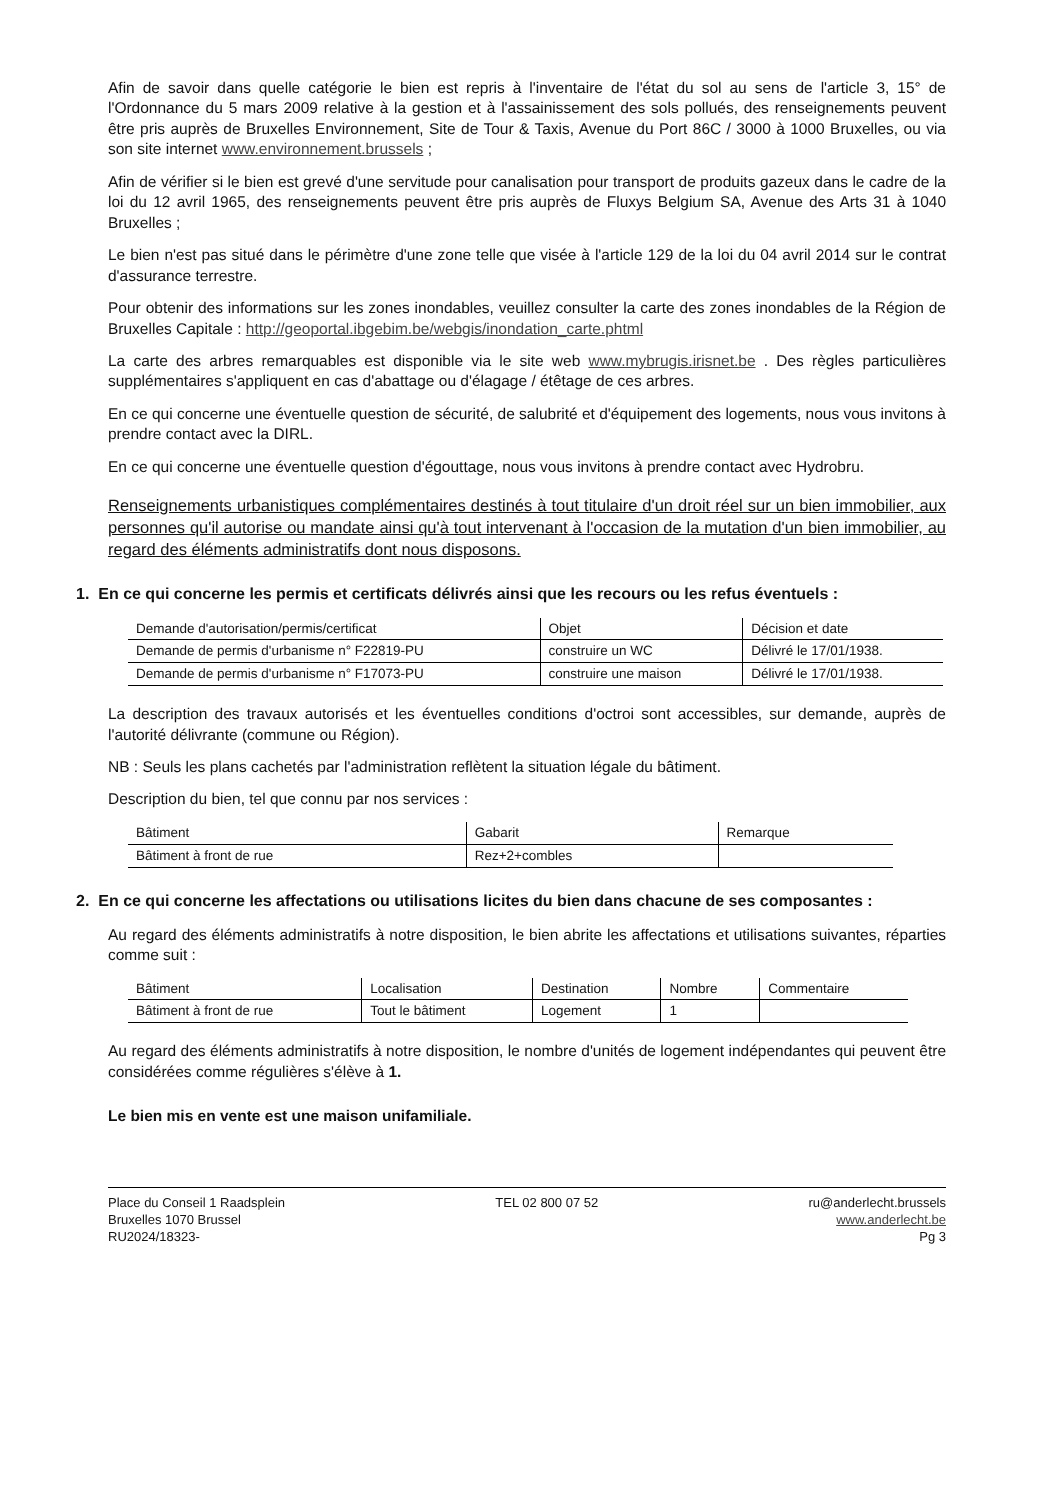Afin de savoir dans quelle catégorie le bien est repris à l'inventaire de l'état du sol au sens de l'article 3, 15° de l'Ordonnance du 5 mars 2009 relative à la gestion et à l'assainissement des sols pollués, des renseignements peuvent être pris auprès de Bruxelles Environnement, Site de Tour & Taxis, Avenue du Port 86C / 3000 à 1000 Bruxelles, ou via son site internet www.environnement.brussels ;
Afin de vérifier si le bien est grevé d'une servitude pour canalisation pour transport de produits gazeux dans le cadre de la loi du 12 avril 1965, des renseignements peuvent être pris auprès de Fluxys Belgium SA, Avenue des Arts 31 à 1040 Bruxelles ;
Le bien n'est pas situé dans le périmètre d'une zone telle que visée à l'article 129 de la loi du 04 avril 2014 sur le contrat d'assurance terrestre.
Pour obtenir des informations sur les zones inondables, veuillez consulter la carte des zones inondables de la Région de Bruxelles Capitale : http://geoportal.ibgebim.be/webgis/inondation_carte.phtml
La carte des arbres remarquables est disponible via le site web www.mybrugis.irisnet.be . Des règles particulières supplémentaires s'appliquent en cas d'abattage ou d'élagage / étêtage de ces arbres.
En ce qui concerne une éventuelle question de sécurité, de salubrité et d'équipement des logements, nous vous invitons à prendre contact avec la DIRL.
En ce qui concerne une éventuelle question d'égouttage, nous vous invitons à prendre contact avec Hydrobru.
Renseignements urbanistiques complémentaires destinés à tout titulaire d'un droit réel sur un bien immobilier, aux personnes qu'il autorise ou mandate ainsi qu'à tout intervenant à l'occasion de la mutation d'un bien immobilier, au regard des éléments administratifs dont nous disposons.
1. En ce qui concerne les permis et certificats délivrés ainsi que les recours ou les refus éventuels :
| Demande d'autorisation/permis/certificat | Objet | Décision et date |
| --- | --- | --- |
| Demande de permis d'urbanisme n° F22819-PU | construire un WC | Délivré le 17/01/1938. |
| Demande de permis d'urbanisme n° F17073-PU | construire une maison | Délivré le 17/01/1938. |
La description des travaux autorisés et les éventuelles conditions d'octroi sont accessibles, sur demande, auprès de l'autorité délivrante (commune ou Région).
NB : Seuls les plans cachetés par l'administration reflètent la situation légale du bâtiment.
Description du bien, tel que connu par nos services :
| Bâtiment | Gabarit | Remarque |
| --- | --- | --- |
| Bâtiment à front de rue | Rez+2+combles | |
2. En ce qui concerne les affectations ou utilisations licites du bien dans chacune de ses composantes :
Au regard des éléments administratifs à notre disposition, le bien abrite les affectations et utilisations suivantes, réparties comme suit :
| Bâtiment | Localisation | Destination | Nombre | Commentaire |
| --- | --- | --- | --- | --- |
| Bâtiment à front de rue | Tout le bâtiment | Logement | 1 | |
Au regard des éléments administratifs à notre disposition, le nombre d'unités de logement indépendantes qui peuvent être considérées comme régulières s'élève à 1.
Le bien mis en vente est une maison unifamiliale.
Place du Conseil 1 Raadsplein
Bruxelles 1070 Brussel
RU2024/18323-
TEL 02 800 07 52 ru@anderlecht.brussels
www.anderlecht.be
Pg 3